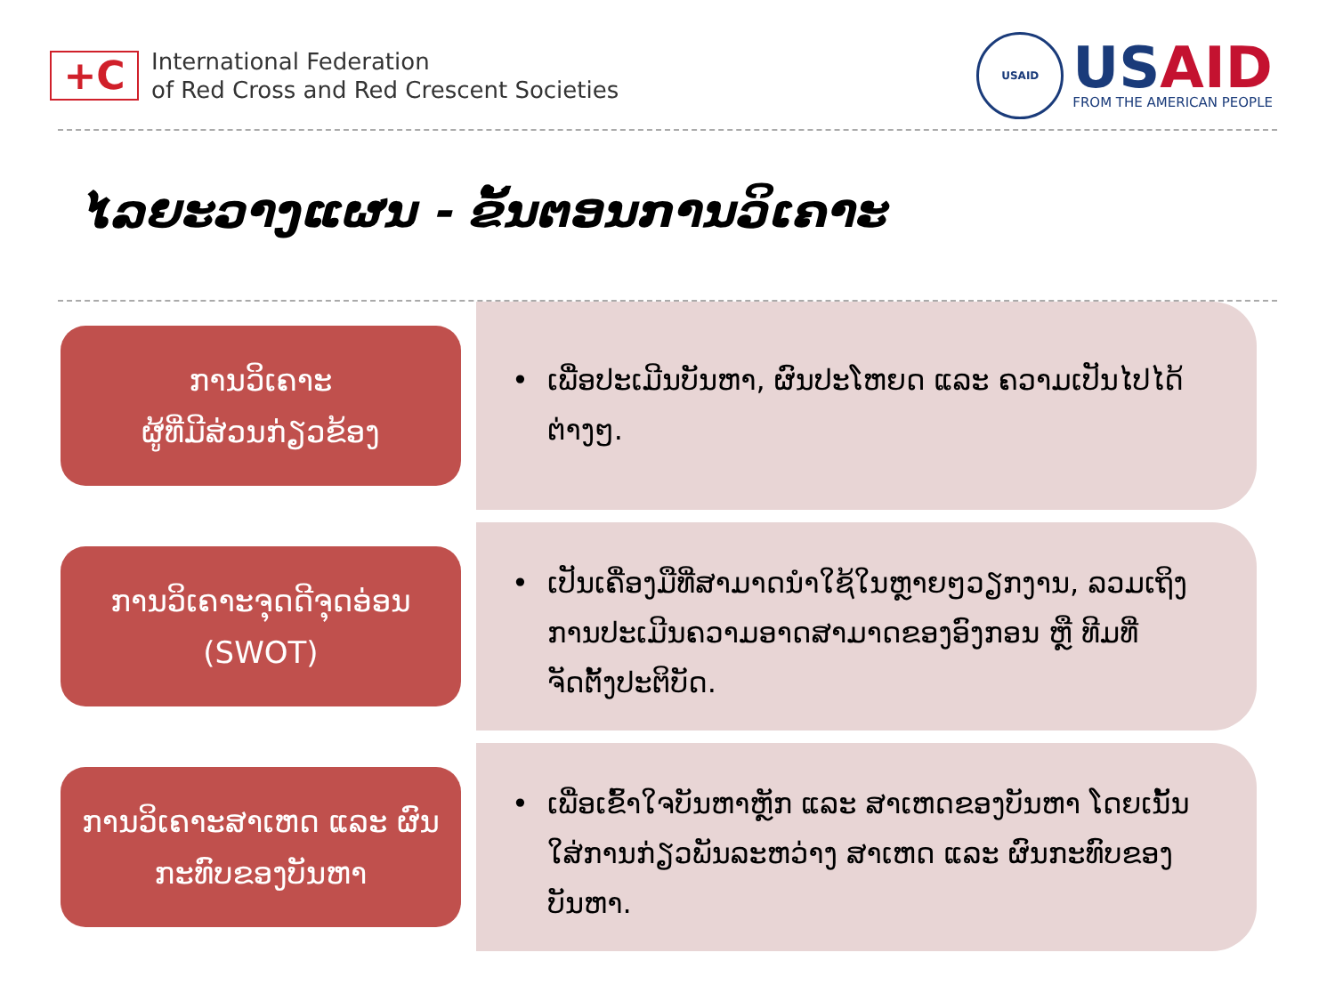+C
International Federation
of Red Cross and Red Crescent Societies
USAID
USAID
FROM THE AMERICAN PEOPLE
ໄລຍະວາງແຜນ - ຂັ້ນຕອນການວິເຄາະ
ການວິເຄາະ
ຜູ້ທີ່ມີສ່ວນກ່ຽວຂ້ອງ
ເພື່ອປະເມີນບັນຫາ, ຜົນປະໂຫຍດ ແລະ ຄວາມເປັນໄປໄດ້ຕ່າງໆ.
ການວິເຄາະຈຸດດີຈຸດອ່ອນ
(SWOT)
ເປັນເຄື່ອງມືທີ່ສາມາດນໍາໃຊ້ໃນຫຼາຍໆວຽກງານ, ລວມເຖິງການປະເມີນຄວາມອາດສາມາດຂອງອົງກອນ ຫຼື ທີມທີ່ຈັດຕັ້ງປະຕິບັດ.
ການວິເຄາະສາເຫດ ແລະ ຜົນກະທົບຂອງບັນຫາ
ເພື່ອເຂົ້າໃຈບັນຫາຫຼັກ ແລະ ສາເຫດຂອງບັນຫາ ໂດຍເນັ້ນໃສ່ການກ່ຽວພັນລະຫວ່າງ ສາເຫດ ແລະ ຜົນກະທົບຂອງບັນຫາ.